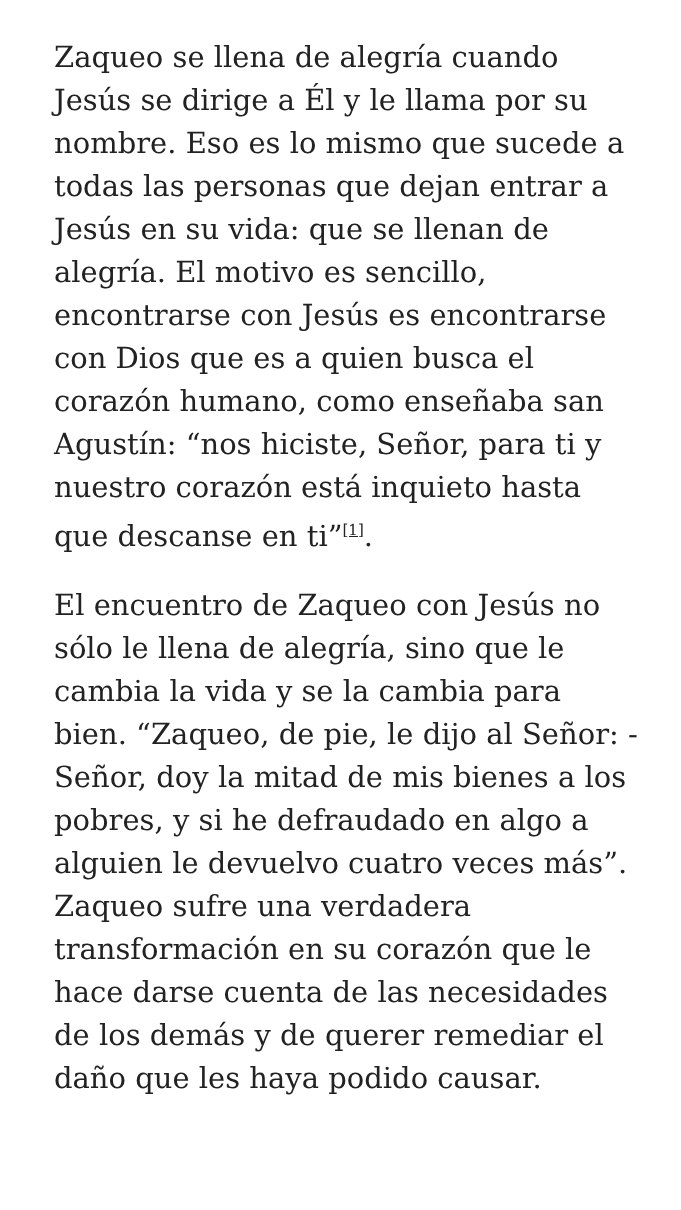Zaqueo se llena de alegría cuando Jesús se dirige a Él y le llama por su nombre. Eso es lo mismo que sucede a todas las personas que dejan entrar a Jesús en su vida: que se llenan de alegría. El motivo es sencillo, encontrarse con Jesús es encontrarse con Dios que es a quien busca el corazón humano, como enseñaba san Agustín: “nos hiciste, Señor, para ti y nuestro corazón está inquieto hasta que descanse en ti”<sup>[1]</sup>.
El encuentro de Zaqueo con Jesús no sólo le llena de alegría, sino que le cambia la vida y se la cambia para bien. “Zaqueo, de pie, le dijo al Señor: -Señor, doy la mitad de mis bienes a los pobres, y si he defraudado en algo a alguien le devuelvo cuatro veces más”. Zaqueo sufre una verdadera transformación en su corazón que le hace darse cuenta de las necesidades de los demás y de querer remediar el daño que les haya podido causar.